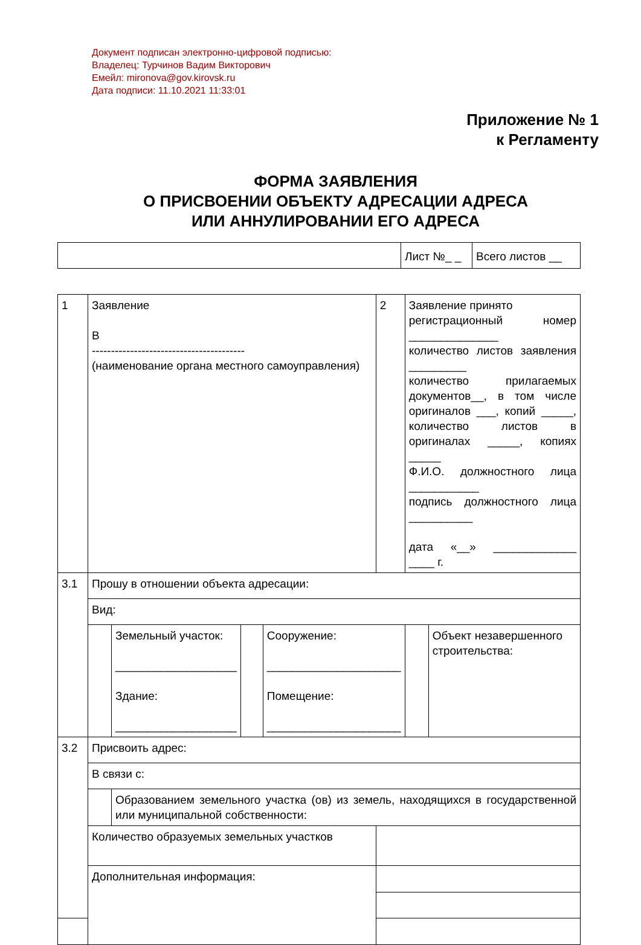Документ подписан электронно-цифровой подписью:
Владелец: Турчинов Вадим Викторович
Емейл: mironova@gov.kirovsk.ru
Дата подписи: 11.10.2021 11:33:01
Приложение № 1
к Регламенту
ФОРМА ЗАЯВЛЕНИЯ
О ПРИСВОЕНИИ ОБЪЕКТУ АДРЕСАЦИИ АДРЕСА
ИЛИ АННУЛИРОВАНИИ ЕГО АДРЕСА
| | Лист №_ _ | Всего листов __ |
| 1 | Заявление В ---------------------------------------- (наименование органа местного самоуправления) | | | | 2 | Заявление принято регистрационный номер ______________ количество листов заявления _________ количество прилагаемых документов__, в том числе оригиналов ___, копий _____, количество листов в оригиналах _____, копиях _____ Ф.И.О. должностного лица ___________ подпись должностного лица __________ дата «__» _____________ ____ г. | |
| 3.1 | Прошу в отношении объекта адресации: | | | | | | |
| | Вид: | | | | | | |
| | | Земельный участок: ___________________ Здание: ___________________ | | Сооружение: _____________________ Помещение: _____________________ | | | Объект незавершенного строительства: |
| 3.2 | Присвоить адрес: | | | | | | |
| | В связи с: | | | | | | |
| | | Образованием земельного участка (ов) из земель, находящихся в государственной или муниципальной собственности: | | | | | |
| | Количество образуемых земельных участков | | | | | | |
| | Дополнительная информация: | | | | | | |